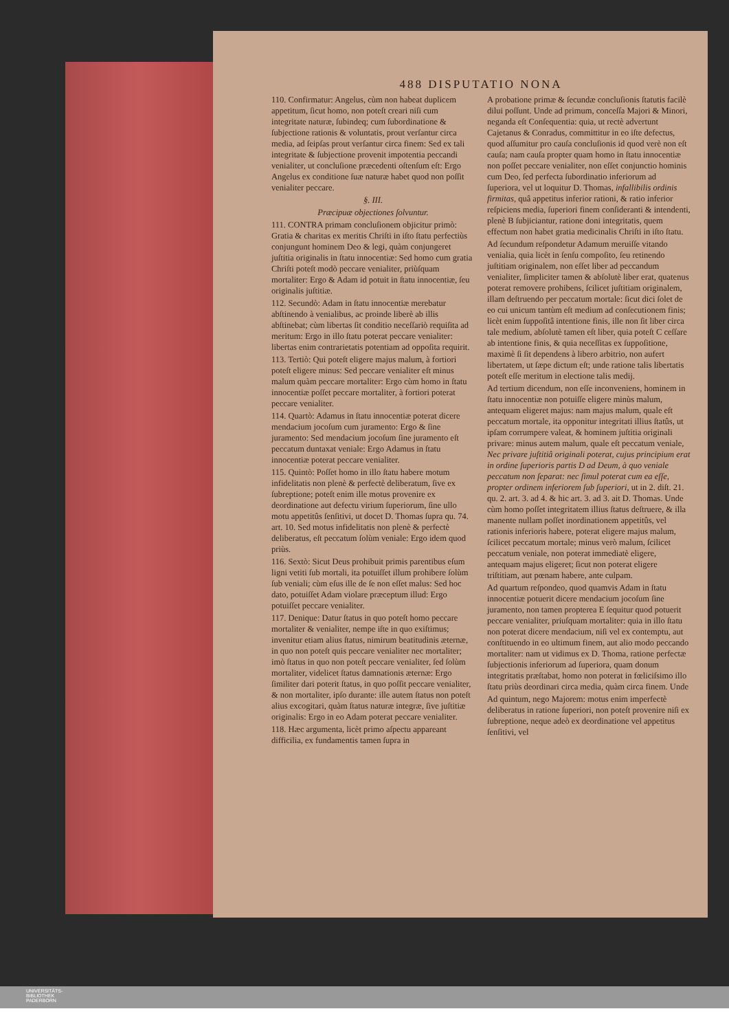488 DISPUTATIO NONA
110. Confirmatur: Angelus, cùm non habeat duplicem appetitum, ſicut homo, non poteſt creari niſi cum integritate naturæ, ſubindeq; cum ſubordinatione & ſubjectione rationis & voluntatis, prout verſantur circa media, ad ſeipſas prout verſantur circa finem: Sed ex tali integritate & ſubjectione provenit impotentia peccandi venialiter, ut concluſione præcedenti oſtenſum eſt: Ergo Angelus ex conditione ſuæ naturæ habet quod non poſſit venialiter peccare.
§. III.
Præcipuæ objectiones ſolvuntur.
111. CONTRA primam concluſionem objicitur primò: Gratia & charitas ex meritis Chriſti in iſto ſtatu perfectiùs conjungunt hominem Deo & legi, quàm conjungeret juſtitia originalis in ſtatu innocentiæ: Sed homo cum gratia Chriſti poteſt modò peccare venialiter, priùſquam mortaliter: Ergo & Adam id potuit in ſtatu innocentiæ, ſeu originalis juſtitiæ.
112. Secundò: Adam in ſtatu innocentiæ merebatur abſtinendo à venialibus, ac proinde liberè ab illis abſtinebat; cùm libertas ſit conditio neceſſariò requiſita ad meritum: Ergo in illo ſtatu poterat peccare venialiter: libertas enim contrarietatis potentiam ad oppoſita requirit.
113. Tertiò: Qui poteſt eligere majus malum, à fortiori poteſt eligere minus: Sed peccare venialiter eſt minus malum quàm peccare mortaliter: Ergo cùm homo in ſtatu innocentiæ poſſet peccare mortaliter, à fortiori poterat peccare venialiter.
114. Quartò: Adamus in ſtatu innocentiæ poterat dicere mendacium jocoſum cum juramento: Ergo & ſine juramento: Sed mendacium jocoſum ſine juramento eſt peccatum duntaxat veniale: Ergo Adamus in ſtatu innocentiæ poterat peccare venialiter.
115. Quintò: Poſſet homo in illo ſtatu habere motum infidelitatis non plenè & perfectè deliberatum, ſive ex ſubreptione; poteſt enim ille motus provenire ex deordinatione aut defectu virium ſuperiorum, ſine ullo motu appetitûs ſenſitivi, ut docet D. Thomas ſupra qu. 74. art. 10. Sed motus infidelitatis non plenè & perfectè deliberatus, eſt peccatum ſolùm veniale: Ergo idem quod priùs.
116. Sextò: Sicut Deus prohibuit primis parentibus eſum ligni vetiti ſub mortali, ita potuiſſet illum prohibere ſolùm ſub veniali; cùm eſus ille de ſe non eſſet malus: Sed hoc dato, potuiſſet Adam violare præceptum illud: Ergo potuiſſet peccare venialiter.
117. Denique: Datur ſtatus in quo poteſt homo peccare mortaliter & venialiter, nempe iſte in quo exiſtimus; invenitur etiam alius ſtatus, nimirum beatitudinis æternæ, in quo non poteſt quis peccare venialiter nec mortaliter; imò ſtatus in quo non poteſt peccare venialiter, ſed ſolùm mortaliter, videlicet ſtatus damnationis æternæ: Ergo ſimiliter dari poterit ſtatus, in quo poſſit peccare venialiter, & non mortaliter, ipſo durante: ille autem ſtatus non poteſt alius excogitari, quàm ſtatus naturæ integræ, ſive juſtitiæ originalis: Ergo in eo Adam poterat peccare venialiter.
118. Hæc argumenta, licèt primo aſpectu appareant difficilia, ex fundamentis tamen ſupra in
A probatione primæ & ſecundæ concluſionis ſtatutis facilè dilui poſſunt. Unde ad primum, conceſſa Majori & Minori, neganda eſt Conſequentia: quia, ut rectè advertunt Cajetanus & Conradus, committitur in eo iſte defectus, quod aſſumitur pro cauſa concluſionis id quod verè non eſt cauſa; nam cauſa propter quam homo in ſtatu innocentiæ non poſſet peccare venialiter, non eſſet conjunctio hominis cum Deo, ſed perfecta ſubordinatio inferiorum ad ſuperiora, vel ut loquitur D. Thomas, infallibilis ordinis firmitas, quâ appetitus inferior rationi, & ratio inferior reſpiciens media, ſuperiori finem conſideranti & intendenti, plenè B ſubjiciantur, ratione doni integritatis, quem effectum non habet gratia medicinalis Chriſti in iſto ſtatu.
Ad ſecundum reſpondetur Adamum meruiſſe vitando venialia, quia licèt in ſenſu compoſito, ſeu retinendo juſtitiam originalem, non eſſet liber ad peccandum venialiter, ſimpliciter tamen & abſolutè liber erat, quatenus poterat removere prohibens, ſcilicet juſtitiam originalem, illam deſtruendo per peccatum mortale: ſicut dici ſolet de eo cui unicum tantùm eſt medium ad conſecutionem finis; licèt enim ſuppoſitâ intentione finis, ille non ſit liber circa tale medium, abſolutè tamen eſt liber, quia poteſt C ceſſare ab intentione finis, & quia neceſſitas ex ſuppoſitione, maximè ſi ſit dependens à libero arbitrio, non aufert libertatem, ut ſæpe dictum eſt; unde ratione talis libertatis poteſt eſſe meritum in electione talis medij.
Ad tertium dicendum, non eſſe inconveniens, hominem in ſtatu innocentiæ non potuiſſe eligere minùs malum, antequam eligeret majus: nam majus malum, quale eſt peccatum mortale, ita opponitur integritati illius ſtatûs, ut ipſam corrumpere valeat, & hominem juſtitia originali privare: minus autem malum, quale eſt peccatum veniale, Nec privare juſtitiâ originali poterat, cujus principium erat in ordine ſuperioris partis D ad Deum, à quo veniale peccatum non ſeparat: nec ſimul poterat cum ea eſſe, propter ordinem inferiorem ſub ſuperiori, ut in 2. diſt. 21. qu. 2. art. 3. ad 4. & hic art. 3. ad 3. ait D. Thomas. Unde cùm homo poſſet integritatem illius ſtatus deſtruere, & illa manente nullam poſſet inordinationem appetitûs, vel rationis inferioris habere, poterat eligere majus malum, ſcilicet peccatum mortale; minus verò malum, ſcilicet peccatum veniale, non poterat immediatè eligere, antequam majus eligeret; ſicut non poterat eligere triſtitiam, aut pœnam habere, ante culpam.
Ad quartum reſpondeo, quod quamvis Adam in ſtatu innocentiæ potuerit dicere mendacium jocoſum ſine juramento, non tamen propterea E ſequitur quod potuerit peccare venialiter, priuſquam mortaliter: quia in illo ſtatu non poterat dicere mendacium, niſi vel ex contemptu, aut conſtituendo in eo ultimum finem, aut alio modo peccando mortaliter: nam ut vidimus ex D. Thoma, ratione perfectæ ſubjectionis inferiorum ad ſuperiora, quam donum integritatis præſtabat, homo non poterat in fœliciſsimo illo ſtatu priùs deordinari circa media, quàm circa finem. Unde
Ad quintum, nego Majorem: motus enim imperfectè deliberatus in ratione ſuperiori, non poteſt provenire niſi ex ſubreptione, neque adeò ex deordinatione vel appetitus ſenſitivi, vel
UNIVERSITÄTS-
BIBLIOTHEK
PADERBORN